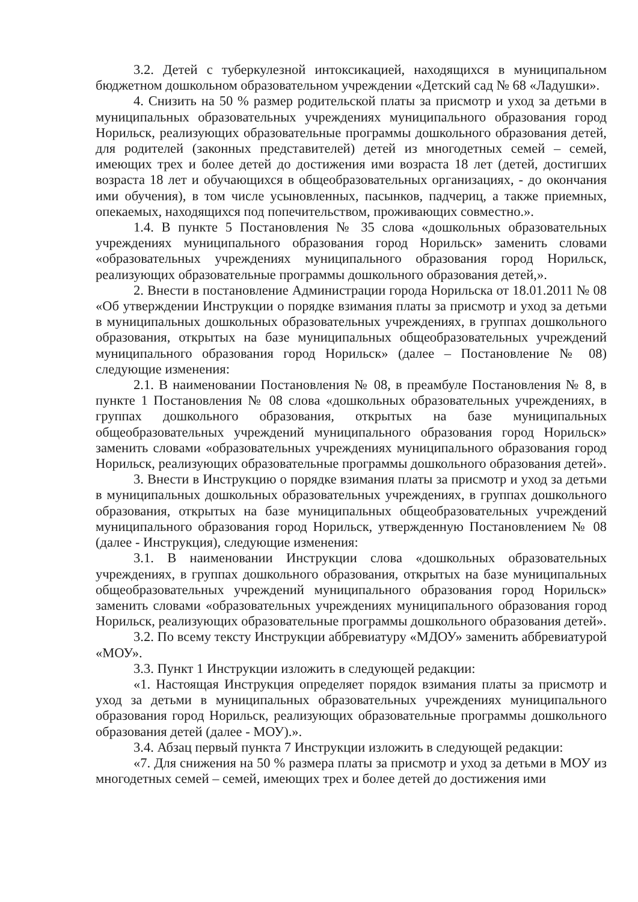3.2. Детей с туберкулезной интоксикацией, находящихся в муниципальном бюджетном дошкольном образовательном учреждении «Детский сад № 68 «Ладушки».
4. Снизить на 50 % размер родительской платы за присмотр и уход за детьми в муниципальных образовательных учреждениях муниципального образования город Норильск, реализующих образовательные программы дошкольного образования детей, для родителей (законных представителей) детей из многодетных семей – семей, имеющих трех и более детей до достижения ими возраста 18 лет (детей, достигших возраста 18 лет и обучающихся в общеобразовательных организациях, - до окончания ими обучения), в том числе усыновленных, пасынков, падчериц, а также приемных, опекаемых, находящихся под попечительством, проживающих совместно.».
1.4. В пункте 5 Постановления № 35 слова «дошкольных образовательных учреждениях муниципального образования город Норильск» заменить словами «образовательных учреждениях муниципального образования город Норильск, реализующих образовательные программы дошкольного образования детей,».
2. Внести в постановление Администрации города Норильска от 18.01.2011 № 08 «Об утверждении Инструкции о порядке взимания платы за присмотр и уход за детьми в муниципальных дошкольных образовательных учреждениях, в группах дошкольного образования, открытых на базе муниципальных общеобразовательных учреждений муниципального образования город Норильск» (далее – Постановление № 08) следующие изменения:
2.1. В наименовании Постановления № 08, в преамбуле Постановления № 8, в пункте 1 Постановления № 08 слова «дошкольных образовательных учреждениях, в группах дошкольного образования, открытых на базе муниципальных общеобразовательных учреждений муниципального образования город Норильск» заменить словами «образовательных учреждениях муниципального образования город Норильск, реализующих образовательные программы дошкольного образования детей».
3. Внести в Инструкцию о порядке взимания платы за присмотр и уход за детьми в муниципальных дошкольных образовательных учреждениях, в группах дошкольного образования, открытых на базе муниципальных общеобразовательных учреждений муниципального образования город Норильск, утвержденную Постановлением № 08 (далее - Инструкция), следующие изменения:
3.1. В наименовании Инструкции слова «дошкольных образовательных учреждениях, в группах дошкольного образования, открытых на базе муниципальных общеобразовательных учреждений муниципального образования город Норильск» заменить словами «образовательных учреждениях муниципального образования город Норильск, реализующих образовательные программы дошкольного образования детей».
3.2. По всему тексту Инструкции аббревиатуру «МДОУ» заменить аббревиатурой «МОУ».
3.3. Пункт 1 Инструкции изложить в следующей редакции:
«1. Настоящая Инструкция определяет порядок взимания платы за присмотр и уход за детьми в муниципальных образовательных учреждениях муниципального образования город Норильск, реализующих образовательные программы дошкольного образования детей (далее - МОУ).».
3.4. Абзац первый пункта 7 Инструкции изложить в следующей редакции:
«7. Для снижения на 50 % размера платы за присмотр и уход за детьми в МОУ из многодетных семей – семей, имеющих трех и более детей до достижения ими